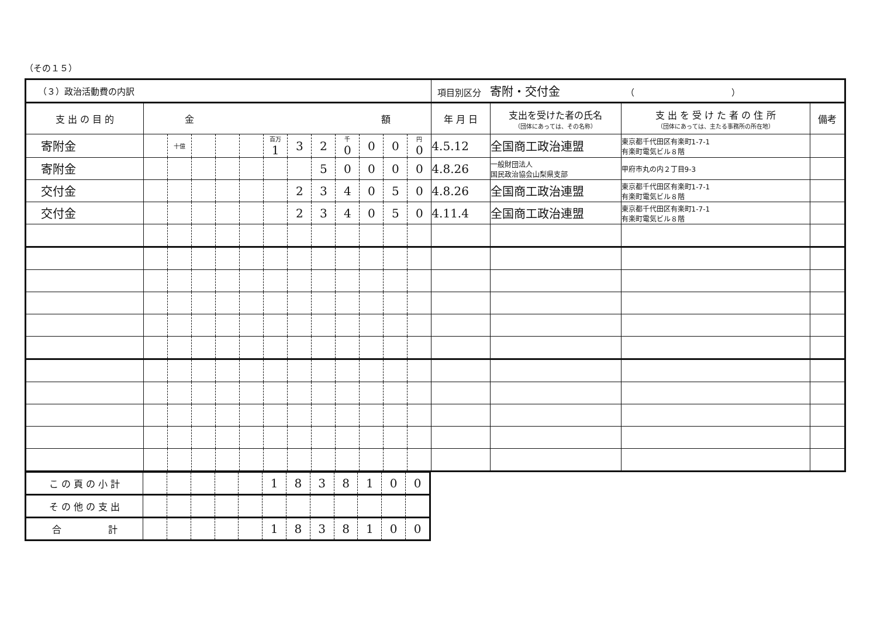（その１５）
| （３）政治活動費の内訳 | | | | | | | | | | | | | 項目別区分 寄附・交付金 （ ） | | | |
| 支 出 の 目 的 | 金 額 | | | | | | | | | | | | 年 月 日 | 支出を受けた者の氏名 （団体にあっては、その名称） | 支 出 を 受 け た 者 の 住 所 （団体にあっては、主たる事務所の所在地） | 備考 |
| 寄附金 | | 十億 | | | | 百万 1 | 3 | 2 | 千 0 | 0 | 0 | 円 0 | 4.5.12 | 全国商工政治連盟 | 東京都千代田区有楽町1-7-1 有楽町電気ビル８階 | |
| 寄附金 | | | | | | | | 5 | 0 | 0 | 0 | 0 | 4.8.26 | 一般財団法人 国民政治協会山梨県支部 | 甲府市丸の内２丁目9-3 | |
| 交付金 | | | | | | | 2 | 3 | 4 | 0 | 5 | 0 | 4.8.26 | 全国商工政治連盟 | 東京都千代田区有楽町1-7-1 有楽町電気ビル８階 | |
| 交付金 | | | | | | | 2 | 3 | 4 | 0 | 5 | 0 | 4.11.4 | 全国商工政治連盟 | 東京都千代田区有楽町1-7-1 有楽町電気ビル８階 | |
| こ の 頁 の 小 計 | | | | | | 1 | 8 | 3 | 8 | 1 | 0 | 0 |
| そ の 他 の 支 出 | | | | | | | | | | | | |
| 合 計 | | | | | | 1 | 8 | 3 | 8 | 1 | 0 | 0 |